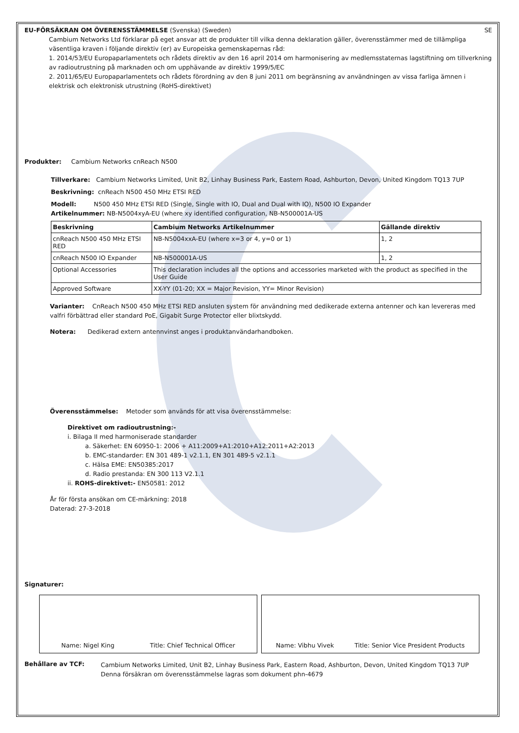EU-FÖRSÄKRAN OM ÖVERENSSTÄMMELSE (Svenska) (Sweden) SE
Cambium Networks Ltd förklarar på eget ansvar att de produkter till vilka denna deklaration gäller, överensstämmer med de tillämpliga väsentliga kraven i följande direktiv (er) av Europeiska gemenskapernas råd:
1. 2014/53/EU Europaparlamentets och rådets direktiv av den 16 april 2014 om harmonisering av medlemsstaternas lagstiftning om tillverkning av radioutrustning på marknaden och om upphävande av direktiv 1999/5/EC
2. 2011/65/EU Europaparlamentets och rådets förordning av den 8 juni 2011 om begränsning av användningen av vissa farliga ämnen i elektrisk och elektronisk utrustning (RoHS-direktivet)
Produkter: Cambium Networks cnReach N500
Tillverkare: Cambium Networks Limited, Unit B2, Linhay Business Park, Eastern Road, Ashburton, Devon, United Kingdom TQ13 7UP
Beskrivning: cnReach N500 450 MHz ETSI RED
Modell: N500 450 MHz ETSI RED (Single, Single with IO, Dual and Dual with IO), N500 IO Expander
Artikelnummer: NB-N5004xyA-EU (where xy identified configuration, NB-N500001A-US
| Beskrivning | Cambium Networks Artikelnummer | Gällande direktiv |
| --- | --- | --- |
| cnReach N500 450 MHz ETSI RED | NB-N5004xxA-EU (where x=3 or 4, y=0 or 1) | 1, 2 |
| cnReach N500 IO Expander | NB-N500001A-US | 1, 2 |
| Optional Accessories | This declaration includes all the options and accessories marketed with the product as specified in the User Guide | |
| Approved Software | XX-YY (01-20; XX = Major Revision, YY= Minor Revision) | |
Varianter: CnReach N500 450 MHz ETSI RED ansluten system för användning med dedikerade externa antenner och kan levereras med valfri förbättrad eller standard PoE, Gigabit Surge Protector eller blixtskydd.
Notera: Dedikerad extern antennvinst anges i produktanvändarhandboken.
Överensstämmelse: Metoder som används för att visa överensstämmelse:
Direktivet om radioutrustning:-
i. Bilaga II med harmoniserade standarder
a. Säkerhet: EN 60950-1: 2006 + A11:2009+A1:2010+A12:2011+A2:2013
b. EMC-standarder: EN 301 489-1 v2.1.1, EN 301 489-5 v2.1.1
c. Hälsa EME: EN50385:2017
d. Radio prestanda: EN 300 113 V2.1.1
ii. ROHS-direktivet:- EN50581: 2012
År för första ansökan om CE-märkning: 2018
Daterad: 27-3-2018
Signaturer:
Name: Nigel King Title: Chief Technical Officer Name: Vibhu Vivek Title: Senior Vice President Products
Behållare av TCF:
Cambium Networks Limited, Unit B2, Linhay Business Park, Eastern Road, Ashburton, Devon, United Kingdom TQ13 7UP
Denna försäkran om överensstämmelse lagras som dokument phn-4679